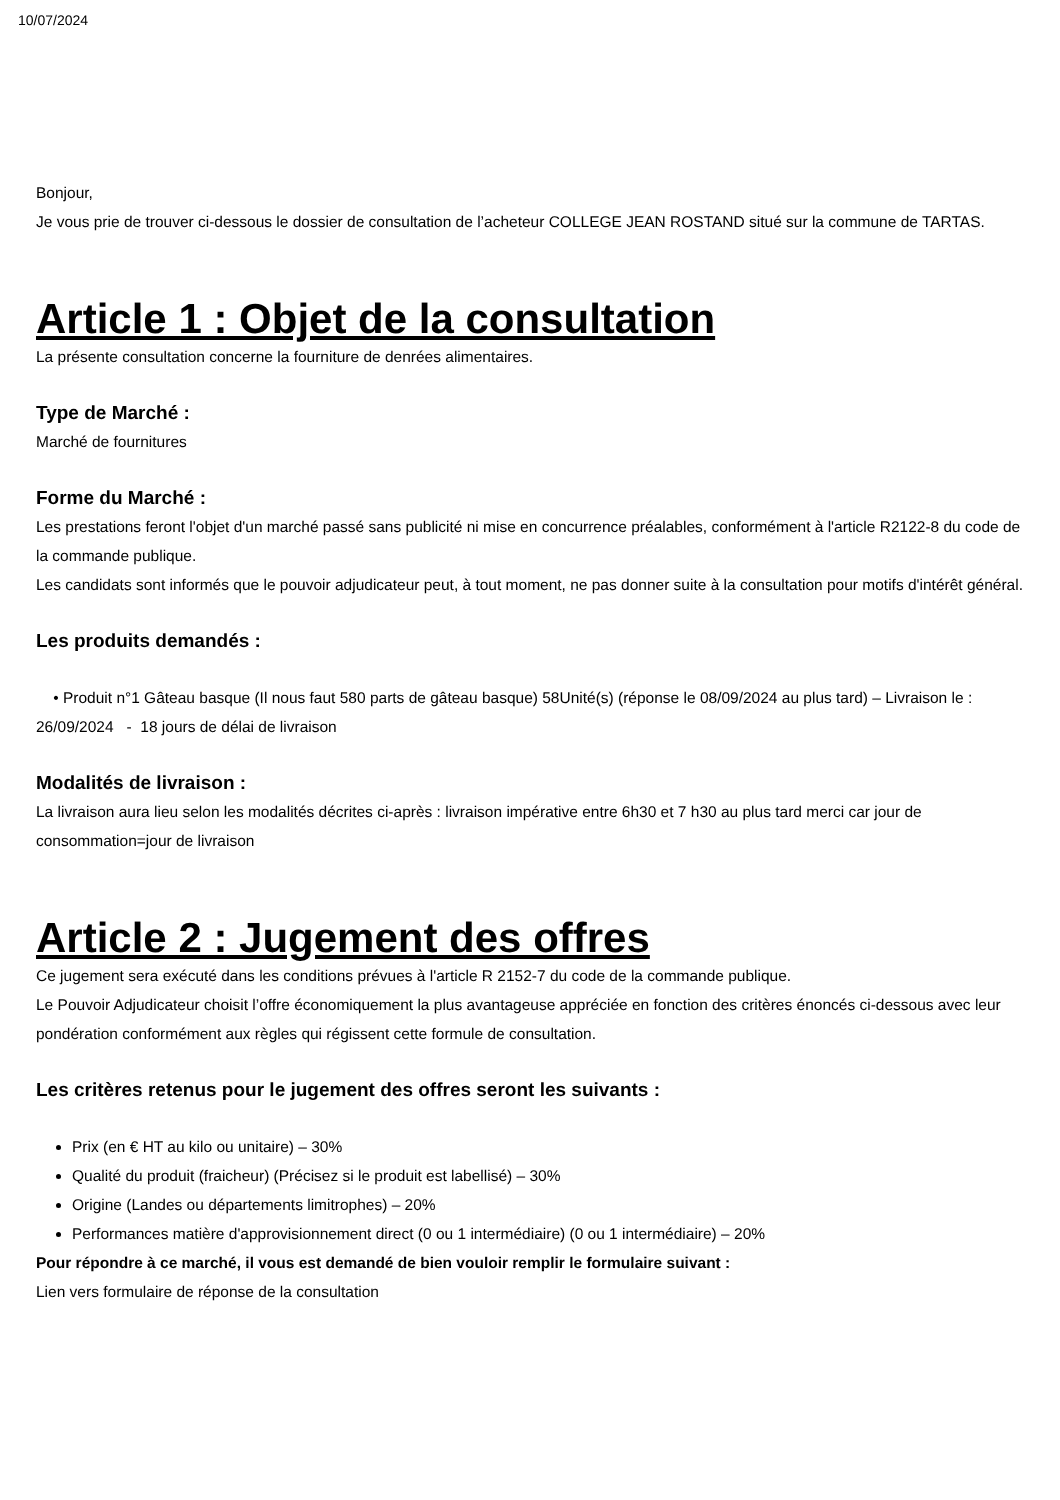10/07/2024
Bonjour,
Je vous prie de trouver ci-dessous le dossier de consultation de l’acheteur COLLEGE JEAN ROSTAND situé sur la commune de TARTAS.
Article 1 : Objet de la consultation
La présente consultation concerne la fourniture de denrées alimentaires.
Type de Marché :
Marché de fournitures
Forme du Marché :
Les prestations feront l'objet d'un marché passé sans publicité ni mise en concurrence préalables, conformément à l'article R2122-8 du code de la commande publique.
Les candidats sont informés que le pouvoir adjudicateur peut, à tout moment, ne pas donner suite à la consultation pour motifs d'intérêt général.
Les produits demandés :
• Produit n°1 Gâteau basque (Il nous faut 580 parts de gâteau basque) 58Unité(s) (réponse le 08/09/2024 au plus tard) – Livraison le : 26/09/2024 - 18 jours de délai de livraison
Modalités de livraison :
La livraison aura lieu selon les modalités décrites ci-après : livraison impérative entre 6h30 et 7 h30 au plus tard merci car jour de consommation=jour de livraison
Article 2 : Jugement des offres
Ce jugement sera exécuté dans les conditions prévues à l'article R 2152-7 du code de la commande publique.
Le Pouvoir Adjudicateur choisit l’offre économiquement la plus avantageuse appréciée en fonction des critères énoncés ci-dessous avec leur pondération conformément aux règles qui régissent cette formule de consultation.
Les critères retenus pour le jugement des offres seront les suivants :
Prix (en € HT au kilo ou unitaire) – 30%
Qualité du produit (fraicheur) (Précisez si le produit est labellisé) – 30%
Origine (Landes ou départements limitrophes) – 20%
Performances matière d'approvisionnement direct (0 ou 1 intermédiaire) (0 ou 1 intermédiaire) – 20%
Pour répondre à ce marché, il vous est demandé de bien vouloir remplir le formulaire suivant :
Lien vers formulaire de réponse de la consultation